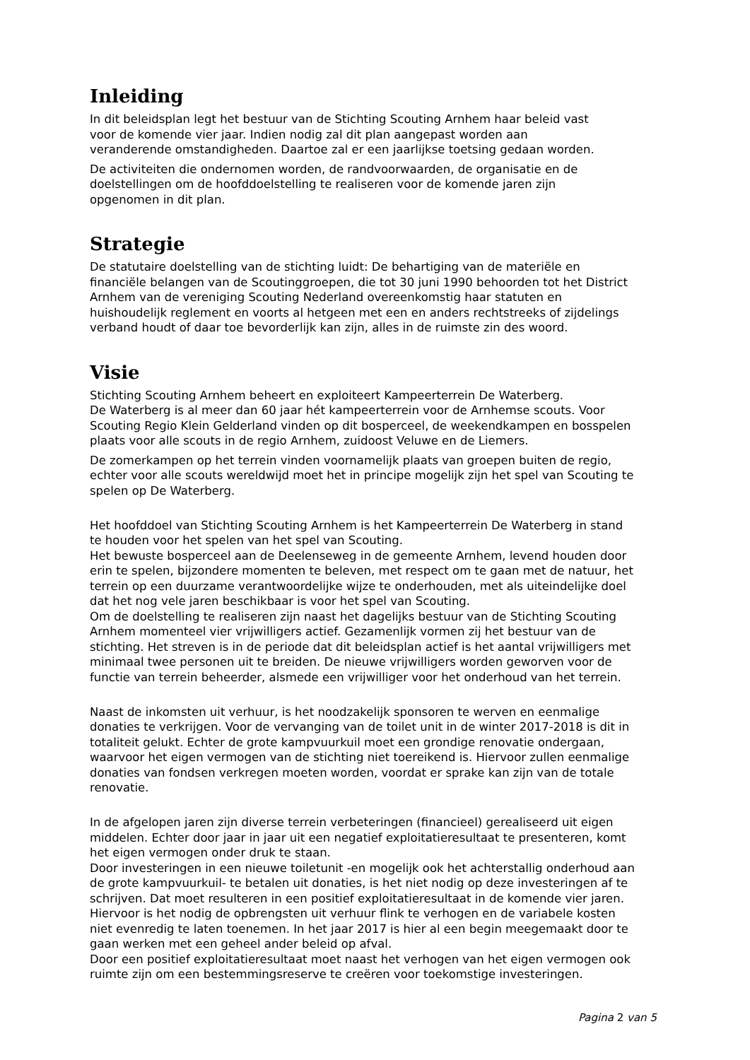Inleiding
In dit beleidsplan legt het bestuur van de Stichting Scouting Arnhem haar beleid vast
voor de komende vier jaar. Indien nodig zal dit plan aangepast worden aan
veranderende omstandigheden. Daartoe zal er een jaarlijkse toetsing gedaan worden.
De activiteiten die ondernomen worden, de randvoorwaarden, de organisatie en de
doelstellingen om de hoofddoelstelling te realiseren voor de komende jaren zijn
opgenomen in dit plan.
Strategie
De statutaire doelstelling van de stichting luidt: De behartiging van de materiële en
financiële belangen van de Scoutinggroepen, die tot 30 juni 1990 behoorden tot het District
Arnhem van de vereniging Scouting Nederland overeenkomstig haar statuten en
huishoudelijk reglement en voorts al hetgeen met een en anders rechtstreeks of zijdelings
verband houdt of daar toe bevorderlijk kan zijn, alles in de ruimste zin des woord.
Visie
Stichting Scouting Arnhem beheert en exploiteert Kampeerterrein De Waterberg.
De Waterberg is al meer dan 60 jaar hét kampeerterrein voor de Arnhemse scouts. Voor
Scouting Regio Klein Gelderland vinden op dit bosperceel, de weekendkampen en bosspelen
plaats voor alle scouts in de regio Arnhem, zuidoost Veluwe en de Liemers.
De zomerkampen op het terrein vinden voornamelijk plaats van groepen buiten de regio,
echter voor alle scouts wereldwijd moet het in principe mogelijk zijn het spel van Scouting te
spelen op De Waterberg.
Het hoofddoel van Stichting Scouting Arnhem is het Kampeerterrein De Waterberg in stand
te houden voor het spelen van het spel van Scouting.
Het bewuste bosperceel aan de Deelenseweg in de gemeente Arnhem, levend houden door
erin te spelen, bijzondere momenten te beleven, met respect om te gaan met de natuur, het
terrein op een duurzame verantwoordelijke wijze te onderhouden, met als uiteindelijke doel
dat het nog vele jaren beschikbaar is voor het spel van Scouting.
Om de doelstelling te realiseren zijn naast het dagelijks bestuur van de Stichting Scouting
Arnhem momenteel vier vrijwilligers actief. Gezamenlijk vormen zij het bestuur van de
stichting. Het streven is in de periode dat dit beleidsplan actief is het aantal vrijwilligers met
minimaal twee personen uit te breiden. De nieuwe vrijwilligers worden geworven voor de
functie van terrein beheerder, alsmede een vrijwilliger voor het onderhoud van het terrein.
Naast de inkomsten uit verhuur, is het noodzakelijk sponsoren te werven en eenmalige
donaties te verkrijgen. Voor de vervanging van de toilet unit in de winter 2017-2018 is dit in
totaliteit gelukt. Echter de grote kampvuurkuil moet een grondige renovatie ondergaan,
waarvoor het eigen vermogen van de stichting niet toereikend is. Hiervoor zullen eenmalige
donaties van fondsen verkregen moeten worden, voordat er sprake kan zijn van de totale
renovatie.
In de afgelopen jaren zijn diverse terrein verbeteringen (financieel) gerealiseerd uit eigen
middelen. Echter door jaar in jaar uit een negatief exploitatieresultaat te presenteren, komt
het eigen vermogen onder druk te staan.
Door investeringen in een nieuwe toiletunit -en mogelijk ook het achterstallig onderhoud aan
de grote kampvuurkuil- te betalen uit donaties, is het niet nodig op deze investeringen af te
schrijven. Dat moet resulteren in een positief exploitatieresultaat in de komende vier jaren.
Hiervoor is het nodig de opbrengsten uit verhuur flink te verhogen en de variabele kosten
niet evenredig te laten toenemen. In het jaar 2017 is hier al een begin meegemaakt door te
gaan werken met een geheel ander beleid op afval.
Door een positief exploitatieresultaat moet naast het verhogen van het eigen vermogen ook
ruimte zijn om een bestemmingsreserve te creëren voor toekomstige investeringen.
Pagina 2 van 5